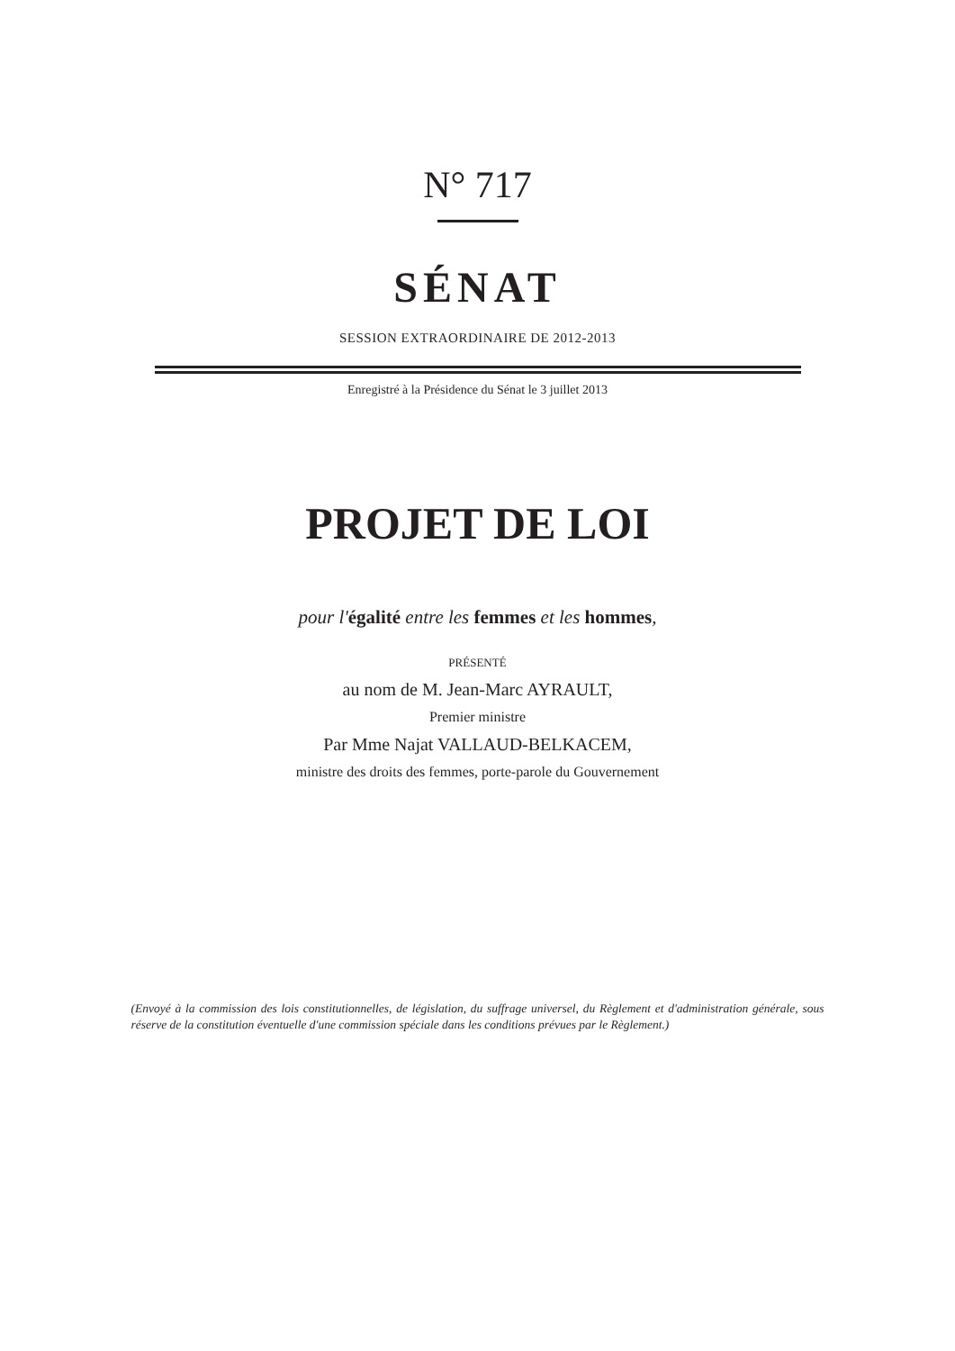N° 717
SÉNAT
SESSION EXTRAORDINAIRE DE 2012-2013
Enregistré à la Présidence du Sénat le 3 juillet 2013
PROJET DE LOI
pour l'égalité entre les femmes et les hommes,
PRÉSENTÉ
au nom de M. Jean-Marc AYRAULT,
Premier ministre
Par Mme Najat VALLAUD-BELKACEM,
ministre des droits des femmes, porte-parole du Gouvernement
(Envoyé à la commission des lois constitutionnelles, de législation, du suffrage universel, du Règlement et d'administration générale, sous réserve de la constitution éventuelle d'une commission spéciale dans les conditions prévues par le Règlement.)